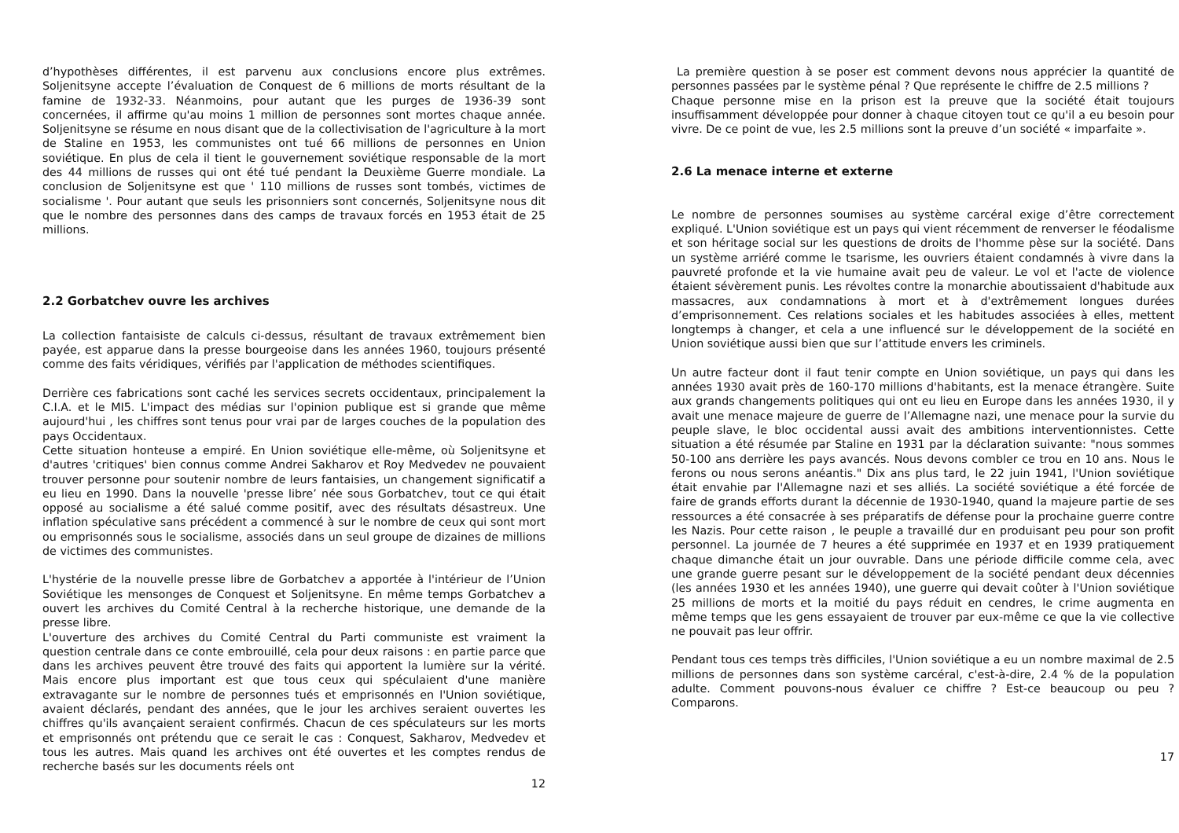d’hypothèses différentes, il est parvenu aux conclusions encore plus extrêmes. Soljenitsyne accepte l’évaluation de Conquest de 6 millions de morts résultant de la famine de 1932-33. Néanmoins, pour autant que les purges de 1936-39 sont concernées, il affirme qu'au moins 1 million de personnes sont mortes chaque année. Soljenitsyne se résume en nous disant que de la collectivisation de l'agriculture à la mort de Staline en 1953, les communistes ont tué 66 millions de personnes en Union soviétique. En plus de cela il tient le gouvernement soviétique responsable de la mort des 44 millions de russes qui ont été tué pendant la Deuxième Guerre mondiale. La conclusion de Soljenitsyne est que ' 110 millions de russes sont tombés, victimes de socialisme '. Pour autant que seuls les prisonniers sont concernés, Soljenitsyne nous dit que le nombre des personnes dans des camps de travaux forcés en 1953 était de 25 millions.
2.2 Gorbatchev ouvre les archives
La collection fantaisiste de calculs ci-dessus, résultant de travaux extrêmement bien payée, est apparue dans la presse bourgeoise dans les années 1960, toujours présenté comme des faits véridiques, vérifiés par l'application de méthodes scientifiques.
Derrière ces fabrications sont caché les services secrets occidentaux, principalement la C.I.A. et le MI5. L'impact des médias sur l'opinion publique est si grande que même aujourd'hui , les chiffres sont tenus pour vrai par de larges couches de la population des pays Occidentaux.
Cette situation honteuse a empiré. En Union soviétique elle-même, où Soljenitsyne et d'autres 'critiques' bien connus comme Andrei Sakharov et Roy Medvedev ne pouvaient trouver personne pour soutenir nombre de leurs fantaisies, un changement significatif a eu lieu en 1990. Dans la nouvelle 'presse libre’ née sous Gorbatchev, tout ce qui était opposé au socialisme a été salué comme positif, avec des résultats désastreux. Une inflation spéculative sans précédent a commencé à sur le nombre de ceux qui sont mort ou emprisonnés sous le socialisme, associés dans un seul groupe de dizaines de millions de victimes des communistes.
L'hystérie de la nouvelle presse libre de Gorbatchev a apportée à l'intérieur de l’Union Soviétique les mensonges de Conquest et Soljenitsyne. En même temps Gorbatchev a ouvert les archives du Comité Central à la recherche historique, une demande de la presse libre.
L'ouverture des archives du Comité Central du Parti communiste est vraiment la question centrale dans ce conte embrouillé, cela pour deux raisons : en partie parce que dans les archives peuvent être trouvé des faits qui apportent la lumière sur la vérité. Mais encore plus important est que tous ceux qui spéculaient d'une manière extravagante sur le nombre de personnes tués et emprisonnés en l'Union soviétique, avaient déclarés, pendant des années, que le jour les archives seraient ouvertes les chiffres qu'ils avançaient seraient confirmés. Chacun de ces spéculateurs sur les morts et emprisonnés ont prétendu que ce serait le cas : Conquest, Sakharov, Medvedev et tous les autres. Mais quand les archives ont été ouvertes et les comptes rendus de recherche basés sur les documents réels ont
12
La première question à se poser est comment devons nous apprécier la quantité de personnes passées par le système pénal ? Que représente le chiffre de 2.5 millions ?
Chaque personne mise en la prison est la preuve que la société était toujours insuffisamment développée pour donner à chaque citoyen tout ce qu'il a eu besoin pour vivre. De ce point de vue, les 2.5 millions sont la preuve d’un société « imparfaite ».
2.6 La menace interne et externe
Le nombre de personnes soumises au système carcéral exige d’être correctement expliqué. L'Union soviétique est un pays qui vient récemment de renverser le féodalisme et son héritage social sur les questions de droits de l'homme pèse sur la société. Dans un système arriéré comme le tsarisme, les ouvriers étaient condamnés à vivre dans la pauvreté profonde et la vie humaine avait peu de valeur. Le vol et l'acte de violence étaient sévèrement punis. Les révoltes contre la monarchie aboutissaient d'habitude aux massacres, aux condamnations à mort et à d'extrêmement longues durées d’emprisonnement. Ces relations sociales et les habitudes associées à elles, mettent longtemps à changer, et cela a une influencé sur le développement de la société en Union soviétique aussi bien que sur l’attitude envers les criminels.
Un autre facteur dont il faut tenir compte en Union soviétique, un pays qui dans les années 1930 avait près de 160-170 millions d'habitants, est la menace étrangère. Suite aux grands changements politiques qui ont eu lieu en Europe dans les années 1930, il y avait une menace majeure de guerre de l’Allemagne nazi, une menace pour la survie du peuple slave, le bloc occidental aussi avait des ambitions interventionnistes. Cette situation a été résumée par Staline en 1931 par la déclaration suivante: "nous sommes 50-100 ans derrière les pays avancés. Nous devons combler ce trou en 10 ans. Nous le ferons ou nous serons anéantis." Dix ans plus tard, le 22 juin 1941, l'Union soviétique était envahie par l'Allemagne nazi et ses alliés. La société soviétique a été forcée de faire de grands efforts durant la décennie de 1930-1940, quand la majeure partie de ses ressources a été consacrée à ses préparatifs de défense pour la prochaine guerre contre les Nazis. Pour cette raison , le peuple a travaillé dur en produisant peu pour son profit personnel. La journée de 7 heures a été supprimée en 1937 et en 1939 pratiquement chaque dimanche était un jour ouvrable. Dans une période difficile comme cela, avec une grande guerre pesant sur le développement de la société pendant deux décennies (les années 1930 et les années 1940), une guerre qui devait coûter à l'Union soviétique 25 millions de morts et la moitié du pays réduit en cendres, le crime augmenta en même temps que les gens essayaient de trouver par eux-même ce que la vie collective ne pouvait pas leur offrir.
Pendant tous ces temps très difficiles, l'Union soviétique a eu un nombre maximal de 2.5 millions de personnes dans son système carcéral, c'est-à-dire, 2.4 % de la population adulte. Comment pouvons-nous évaluer ce chiffre ? Est-ce beaucoup ou peu ? Comparons.
17